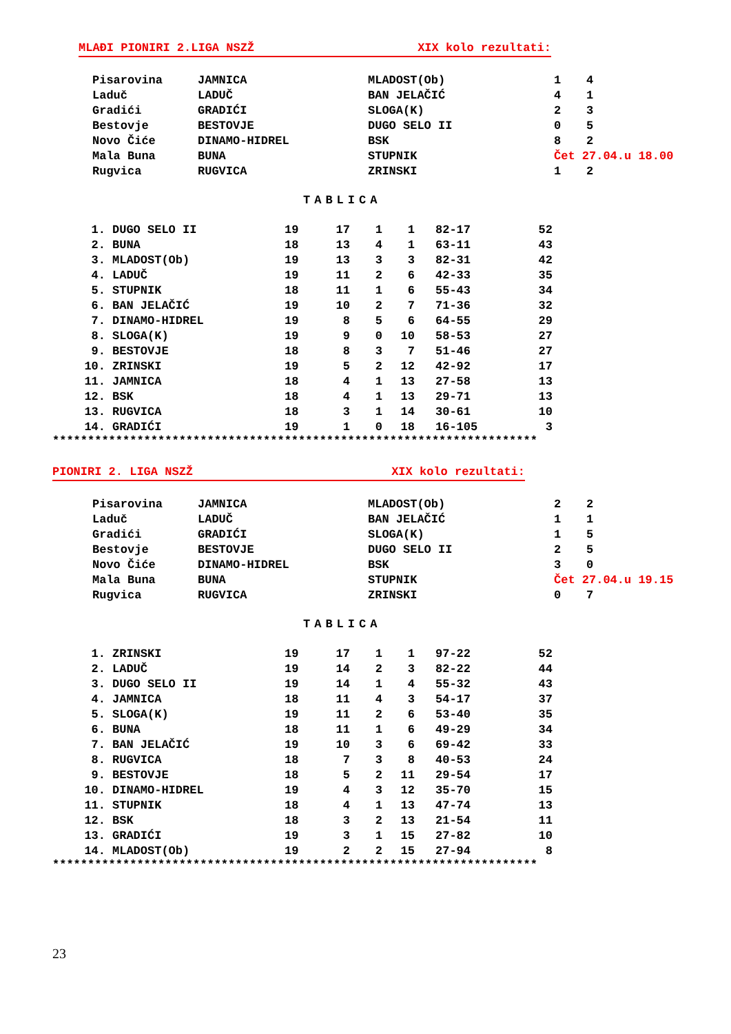MLAĐI PIONIRI 2.LIGA NSZŽ XIX kolo rezultati:
| Pisarovina | JAMNICA | MLADOST(Ob) | 1 | 4 |
| Laduč | LADUČ | BAN JELAČIĆ | 4 | 1 |
| Gradići | GRADIĆI | SLOGA(K) | 2 | 3 |
| Bestovje | BESTOVJE | DUGO SELO II | 0 | 5 |
| Novo Čiće | DINAMO-HIDREL | BSK | 8 | 2 |
| Mala Buna | BUNA | STUPNIK | Čet 27.04.u 18.00 | |
| Rugvica | RUGVICA | ZRINSKI | 1 | 2 |
TABLICA
| 1. | DUGO SELO II | 19 | 17 | 1 | 1 | 82-17 | 52 |
| 2. | BUNA | 18 | 13 | 4 | 1 | 63-11 | 43 |
| 3. | MLADOST(Ob) | 19 | 13 | 3 | 3 | 82-31 | 42 |
| 4. | LADUČ | 19 | 11 | 2 | 6 | 42-33 | 35 |
| 5. | STUPNIK | 18 | 11 | 1 | 6 | 55-43 | 34 |
| 6. | BAN JELAČIĆ | 19 | 10 | 2 | 7 | 71-36 | 32 |
| 7. | DINAMO-HIDREL | 19 | 8 | 5 | 6 | 64-55 | 29 |
| 8. | SLOGA(K) | 19 | 9 | 0 | 10 | 58-53 | 27 |
| 9. | BESTOVJE | 18 | 8 | 3 | 7 | 51-46 | 27 |
| 10. | ZRINSKI | 19 | 5 | 2 | 12 | 42-92 | 17 |
| 11. | JAMNICA | 18 | 4 | 1 | 13 | 27-58 | 13 |
| 12. | BSK | 18 | 4 | 1 | 13 | 29-71 | 13 |
| 13. | RUGVICA | 18 | 3 | 1 | 14 | 30-61 | 10 |
| 14. | GRADIĆI | 19 | 1 | 0 | 18 | 16-105 | 3 |
*********************************************************************
PIONIRI 2. LIGA NSZŽ XIX kolo rezultati:
| Pisarovina | JAMNICA | MLADOST(Ob) | 2 | 2 |
| Laduč | LADUČ | BAN JELAČIĆ | 1 | 1 |
| Gradići | GRADIĆI | SLOGA(K) | 1 | 5 |
| Bestovje | BESTOVJE | DUGO SELO II | 2 | 5 |
| Novo Čiće | DINAMO-HIDREL | BSK | 3 | 0 |
| Mala Buna | BUNA | STUPNIK | Čet 27.04.u 19.15 | |
| Rugvica | RUGVICA | ZRINSKI | 0 | 7 |
TABLICA
| 1. | ZRINSKI | 19 | 17 | 1 | 1 | 97-22 | 52 |
| 2. | LADUČ | 19 | 14 | 2 | 3 | 82-22 | 44 |
| 3. | DUGO SELO II | 19 | 14 | 1 | 4 | 55-32 | 43 |
| 4. | JAMNICA | 18 | 11 | 4 | 3 | 54-17 | 37 |
| 5. | SLOGA(K) | 19 | 11 | 2 | 6 | 53-40 | 35 |
| 6. | BUNA | 18 | 11 | 1 | 6 | 49-29 | 34 |
| 7. | BAN JELAČIĆ | 19 | 10 | 3 | 6 | 69-42 | 33 |
| 8. | RUGVICA | 18 | 7 | 3 | 8 | 40-53 | 24 |
| 9. | BESTOVJE | 18 | 5 | 2 | 11 | 29-54 | 17 |
| 10. | DINAMO-HIDREL | 19 | 4 | 3 | 12 | 35-70 | 15 |
| 11. | STUPNIK | 18 | 4 | 1 | 13 | 47-74 | 13 |
| 12. | BSK | 18 | 3 | 2 | 13 | 21-54 | 11 |
| 13. | GRADIĆI | 19 | 3 | 1 | 15 | 27-82 | 10 |
| 14. | MLADOST(Ob) | 19 | 2 | 2 | 15 | 27-94 | 8 |
*********************************************************************
23